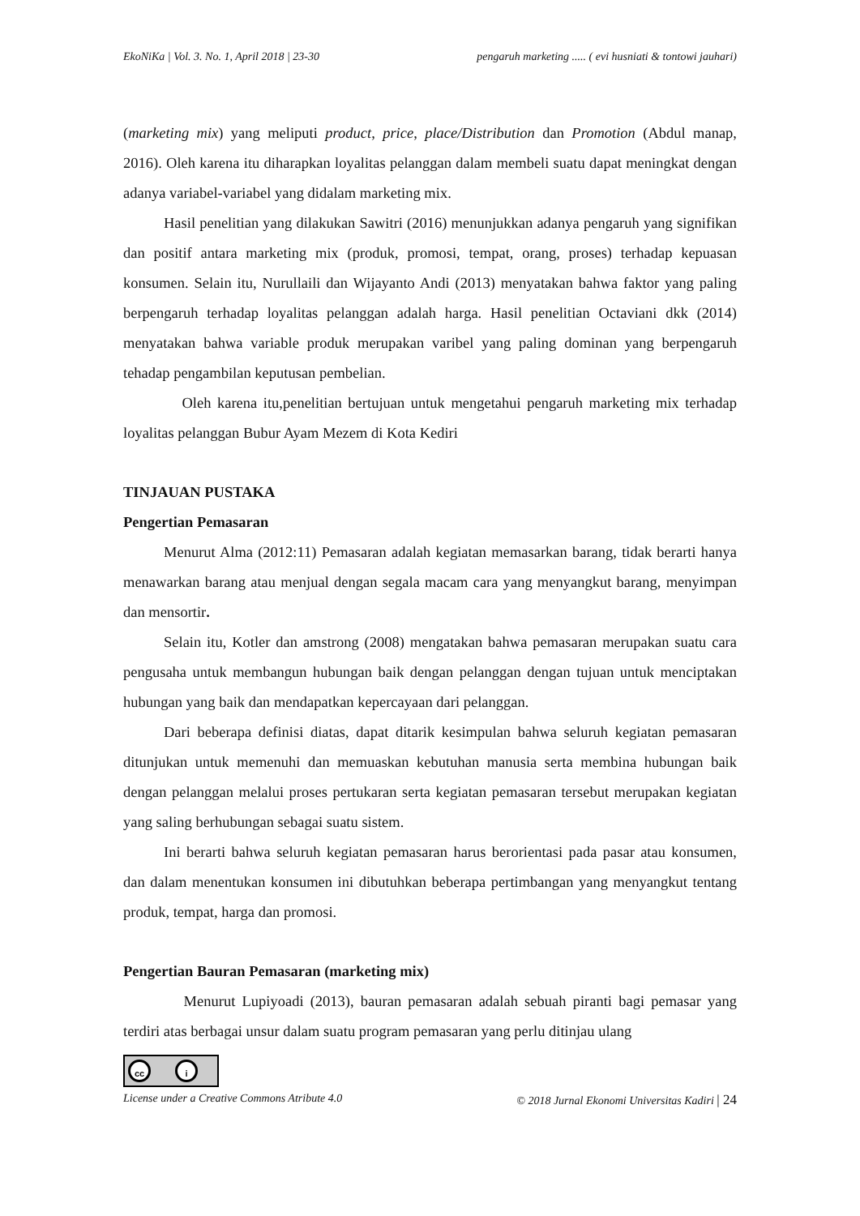EkoNiKa | Vol. 3. No. 1, April 2018 | 23-30 pengaruh marketing ..... ( evi husniati & tontowi jauhari)
(marketing mix) yang meliputi product, price, place/Distribution dan Promotion (Abdul manap, 2016). Oleh karena itu diharapkan loyalitas pelanggan dalam membeli suatu dapat meningkat dengan adanya variabel-variabel yang didalam marketing mix.
Hasil penelitian yang dilakukan Sawitri (2016) menunjukkan adanya pengaruh yang signifikan dan positif antara marketing mix (produk, promosi, tempat, orang, proses) terhadap kepuasan konsumen. Selain itu, Nurullaili dan Wijayanto Andi (2013) menyatakan bahwa faktor yang paling berpengaruh terhadap loyalitas pelanggan adalah harga. Hasil penelitian Octaviani dkk (2014) menyatakan bahwa variable produk merupakan varibel yang paling dominan yang berpengaruh tehadap pengambilan keputusan pembelian.
Oleh karena itu,penelitian bertujuan untuk mengetahui pengaruh marketing mix terhadap loyalitas pelanggan Bubur Ayam Mezem di Kota Kediri
TINJAUAN PUSTAKA
Pengertian Pemasaran
Menurut Alma (2012:11) Pemasaran adalah kegiatan memasarkan barang, tidak berarti hanya menawarkan barang atau menjual dengan segala macam cara yang menyangkut barang, menyimpan dan mensortir.
Selain itu, Kotler dan amstrong (2008) mengatakan bahwa pemasaran merupakan suatu cara pengusaha untuk membangun hubungan baik dengan pelanggan dengan tujuan untuk menciptakan hubungan yang baik dan mendapatkan kepercayaan dari pelanggan.
Dari beberapa definisi diatas, dapat ditarik kesimpulan bahwa seluruh kegiatan pemasaran ditunjukan untuk memenuhi dan memuaskan kebutuhan manusia serta membina hubungan baik dengan pelanggan melalui proses pertukaran serta kegiatan pemasaran tersebut merupakan kegiatan yang saling berhubungan sebagai suatu sistem.
Ini berarti bahwa seluruh kegiatan pemasaran harus berorientasi pada pasar atau konsumen, dan dalam menentukan konsumen ini dibutuhkan beberapa pertimbangan yang menyangkut tentang produk, tempat, harga dan promosi.
Pengertian Bauran Pemasaran (marketing mix)
Menurut Lupiyoadi (2013), bauran pemasaran adalah sebuah piranti bagi pemasar yang terdiri atas berbagai unsur dalam suatu program pemasaran yang perlu ditinjau ulang
cc i
License under a Creative Commons Atribute 4.0 © 2018 Jurnal Ekonomi Universitas Kadiri | 24